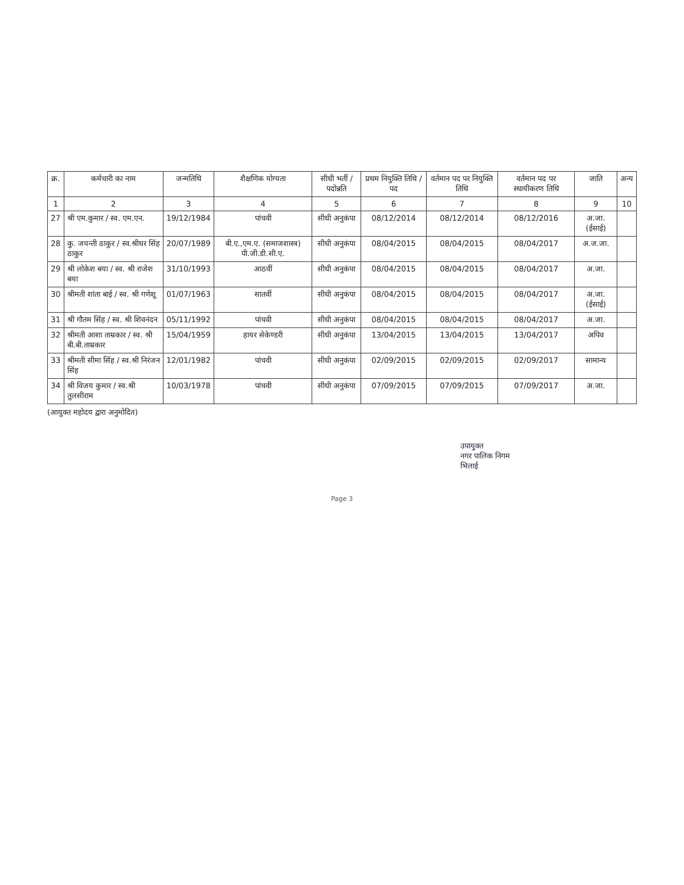| क्र. | कर्मचारी का नाम | जन्मतिथि | शैक्षणिक योग्यता | सीधी भर्ती / पदोन्नति | प्रथम नियुक्ति तिथि / पद | वर्तमान पद पर नियुक्ति तिथि | वर्तमान पद पर स्थायीकरण तिथि | जाति | अन्य |
| --- | --- | --- | --- | --- | --- | --- | --- | --- | --- |
| 1 | 2 | 3 | 4 | 5 | 6 | 7 | 8 | 9 | 10 |
| 27 | श्री एम.कुमार / स्व. एम.एन. | 19/12/1984 | पांचवी | सीधी अनुकंपा | 08/12/2014 | 08/12/2014 | 08/12/2016 | अ.जा. (ईसाई) | |
| 28 | कु. जयन्ती ठाकुर / स्व.श्रीधर सिंह ठाकुर | 20/07/1989 | बी.ए.,एम.ए. (समाजशास्त्र) पी.जी.डी.सी.ए. | सीधी अनुकंपा | 08/04/2015 | 08/04/2015 | 08/04/2017 | अ.ज.जा. | |
| 29 | श्री लोकेश बया / स्व. श्री राजेश बया | 31/10/1993 | आठवीं | सीधी अनुकंपा | 08/04/2015 | 08/04/2015 | 08/04/2017 | अ.जा. | |
| 30 | श्रीमती शांता बाई / स्व. श्री गणेशू | 01/07/1963 | सातवीं | सीधी अनुकंपा | 08/04/2015 | 08/04/2015 | 08/04/2017 | अ.जा. (ईसाई) | |
| 31 | श्री गौतम सिंह / स्व. श्री शिवनंदन | 05/11/1992 | पांचवी | सीधी अनुकंपा | 08/04/2015 | 08/04/2015 | 08/04/2017 | अ.जा. | |
| 32 | श्रीमती आशा ताम्रकार / स्व. श्री बी.बी.ताम्रकार | 15/04/1959 | हायर सेकेण्डरी | सीधी अनुकंपा | 13/04/2015 | 13/04/2015 | 13/04/2017 | अपिव | |
| 33 | श्रीमती सीमा सिंह / स्व.श्री निरंजन सिंह | 12/01/1982 | पांचवी | सीधी अनुकंपा | 02/09/2015 | 02/09/2015 | 02/09/2017 | सामान्य | |
| 34 | श्री विजय कुमार / स्व.श्री तुलसीराम | 10/03/1978 | पांचवी | सीधी अनुकंपा | 07/09/2015 | 07/09/2015 | 07/09/2017 | अ.जा. | |
(आयुक्त महोदय द्वारा अनुमोदित)
उपायुक्त
नगर पालिक निगम
भिलाई
Page 3